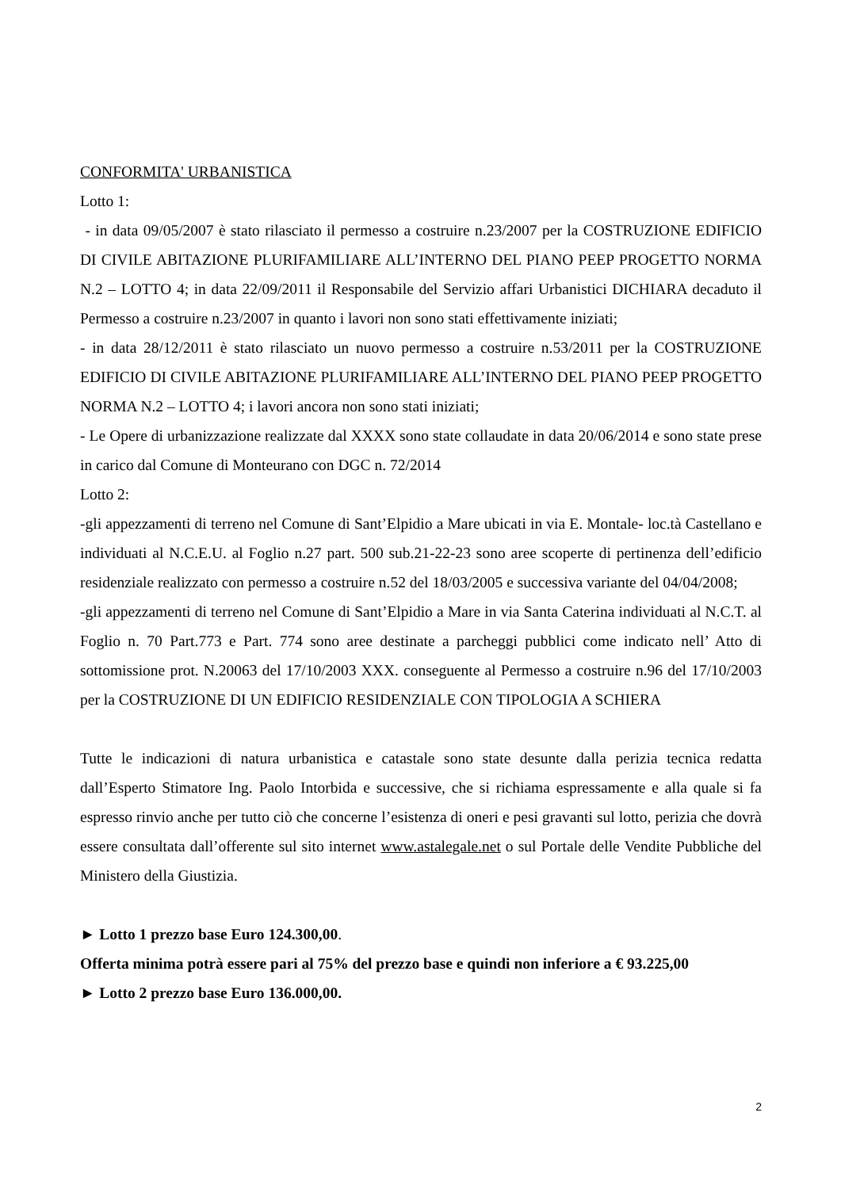CONFORMITA' URBANISTICA
Lotto 1:
- in data 09/05/2007 è stato rilasciato il permesso a costruire n.23/2007 per la COSTRUZIONE EDIFICIO DI CIVILE ABITAZIONE PLURIFAMILIARE ALL’INTERNO DEL PIANO PEEP PROGETTO NORMA N.2 – LOTTO 4; in data 22/09/2011 il Responsabile del Servizio affari Urbanistici DICHIARA decaduto il Permesso a costruire n.23/2007 in quanto i lavori non sono stati effettivamente iniziati;
- in data 28/12/2011 è stato rilasciato un nuovo permesso a costruire n.53/2011 per la COSTRUZIONE EDIFICIO DI CIVILE ABITAZIONE PLURIFAMILIARE ALL’INTERNO DEL PIANO PEEP PROGETTO NORMA N.2 – LOTTO 4; i lavori ancora non sono stati iniziati;
- Le Opere di urbanizzazione realizzate dal XXXX sono state collaudate in data 20/06/2014 e sono state prese in carico dal Comune di Monteurano con DGC n. 72/2014
Lotto 2:
-gli appezzamenti di terreno nel Comune di Sant’Elpidio a Mare ubicati in via E. Montale- loc.tà Castellano e individuati al N.C.E.U. al Foglio n.27 part. 500 sub.21-22-23 sono aree scoperte di pertinenza dell’edificio residenziale realizzato con permesso a costruire n.52 del 18/03/2005 e successiva variante del 04/04/2008;
-gli appezzamenti di terreno nel Comune di Sant’Elpidio a Mare in via Santa Caterina individuati al N.C.T. al Foglio n. 70 Part.773 e Part. 774 sono aree destinate a parcheggi pubblici come indicato nell’ Atto di sottomissione prot. N.20063 del 17/10/2003 XXX. conseguente al Permesso a costruire n.96 del 17/10/2003 per la COSTRUZIONE DI UN EDIFICIO RESIDENZIALE CON TIPOLOGIA A SCHIERA
Tutte le indicazioni di natura urbanistica e catastale sono state desunte dalla perizia tecnica redatta dall’Esperto Stimatore Ing. Paolo Intorbida e successive, che si richiama espressamente e alla quale si fa espresso rinvio anche per tutto ciò che concerne l’esistenza di oneri e pesi gravanti sul lotto, perizia che dovrà essere consultata dall’offerente sul sito internet www.astalegale.net o sul Portale delle Vendite Pubbliche del Ministero della Giustizia.
► Lotto 1 prezzo base Euro 124.300,00.
Offerta minima potrà essere pari al 75% del prezzo base e quindi non inferiore a € 93.225,00
► Lotto 2 prezzo base Euro 136.000,00.
2